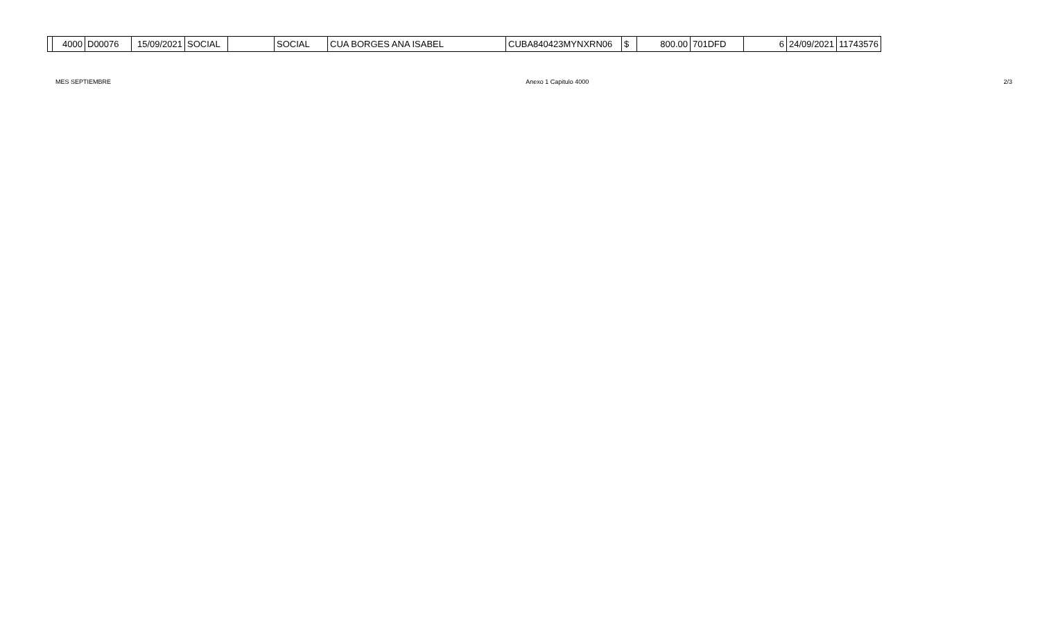| | 4000 | D00076 | 15/09/2021 | SOCIAL | | SOCIAL | CUA BORGES ANA ISABEL | CUBA840423MYNXRN06 | $ | 800.00 | 701DFD | 6 | 24/09/2021 | 11743576 |
MES SEPTIEMBRE Anexo 1 Capitulo 4000 2/3